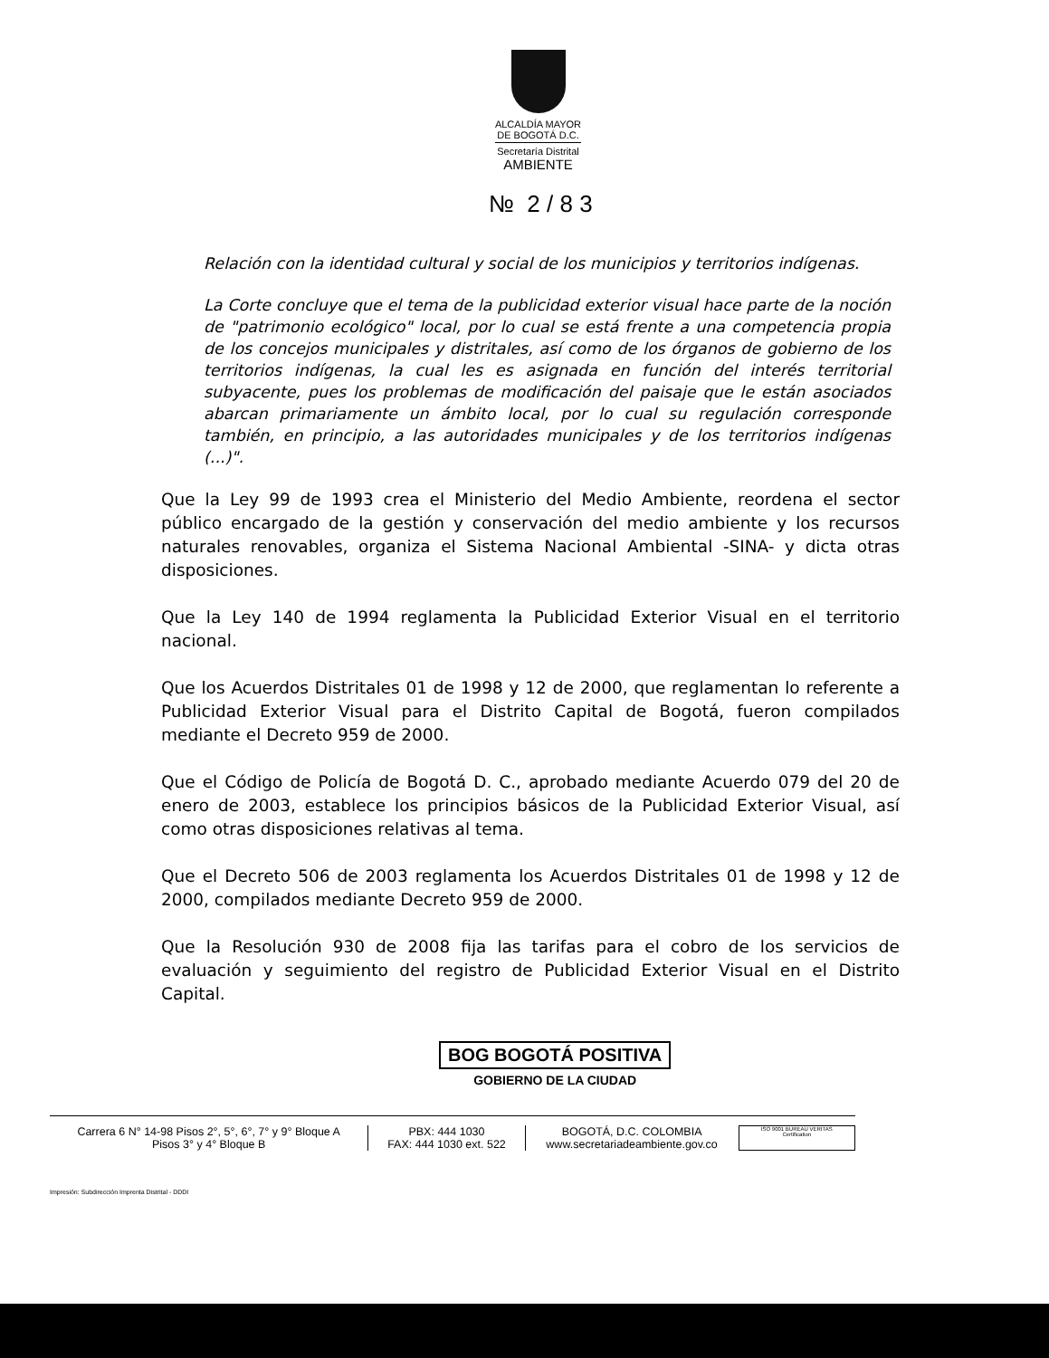ALCALDÍA MAYOR
DE BOGOTÁ D.C.
Secretaría Distrital
AMBIENTE
№ 2 / 8 3
Relación con la identidad cultural y social de los municipios y territorios indígenas.
La Corte concluye que el tema de la publicidad exterior visual hace parte de la noción de "patrimonio ecológico" local, por lo cual se está frente a una competencia propia de los concejos municipales y distritales, así como de los órganos de gobierno de los territorios indígenas, la cual les es asignada en función del interés territorial subyacente, pues los problemas de modificación del paisaje que le están asociados abarcan primariamente un ámbito local, por lo cual su regulación corresponde también, en principio, a las autoridades municipales y de los territorios indígenas (...)".
Que la Ley 99 de 1993 crea el Ministerio del Medio Ambiente, reordena el sector público encargado de la gestión y conservación del medio ambiente y los recursos naturales renovables, organiza el Sistema Nacional Ambiental -SINA- y dicta otras disposiciones.
Que la Ley 140 de 1994 reglamenta la Publicidad Exterior Visual en el territorio nacional.
Que los Acuerdos Distritales 01 de 1998 y 12 de 2000, que reglamentan lo referente a Publicidad Exterior Visual para el Distrito Capital de Bogotá, fueron compilados mediante el Decreto 959 de 2000.
Que el Código de Policía de Bogotá D. C., aprobado mediante Acuerdo 079 del 20 de enero de 2003, establece los principios básicos de la Publicidad Exterior Visual, así como otras disposiciones relativas al tema.
Que el Decreto 506 de 2003 reglamenta los Acuerdos Distritales 01 de 1998 y 12 de 2000, compilados mediante Decreto 959 de 2000.
Que la Resolución 930 de 2008 fija las tarifas para el cobro de los servicios de evaluación y seguimiento del registro de Publicidad Exterior Visual en el Distrito Capital.
BOG BOGOTÁ POSITIVA
GOBIERNO DE LA CIUDAD
Carrera 6 N° 14-98 Pisos 2°, 5°, 6°, 7° y 9° Bloque A
Pisos 3° y 4° Bloque B
PBX: 444 1030
FAX: 444 1030 ext. 522
BOGOTÁ, D.C. COLOMBIA
www.secretariadeambiente.gov.co
ISO 9001 BUREAU VERITAS Certification
Impresión: Subdirección Imprenta Distrital - DDDI